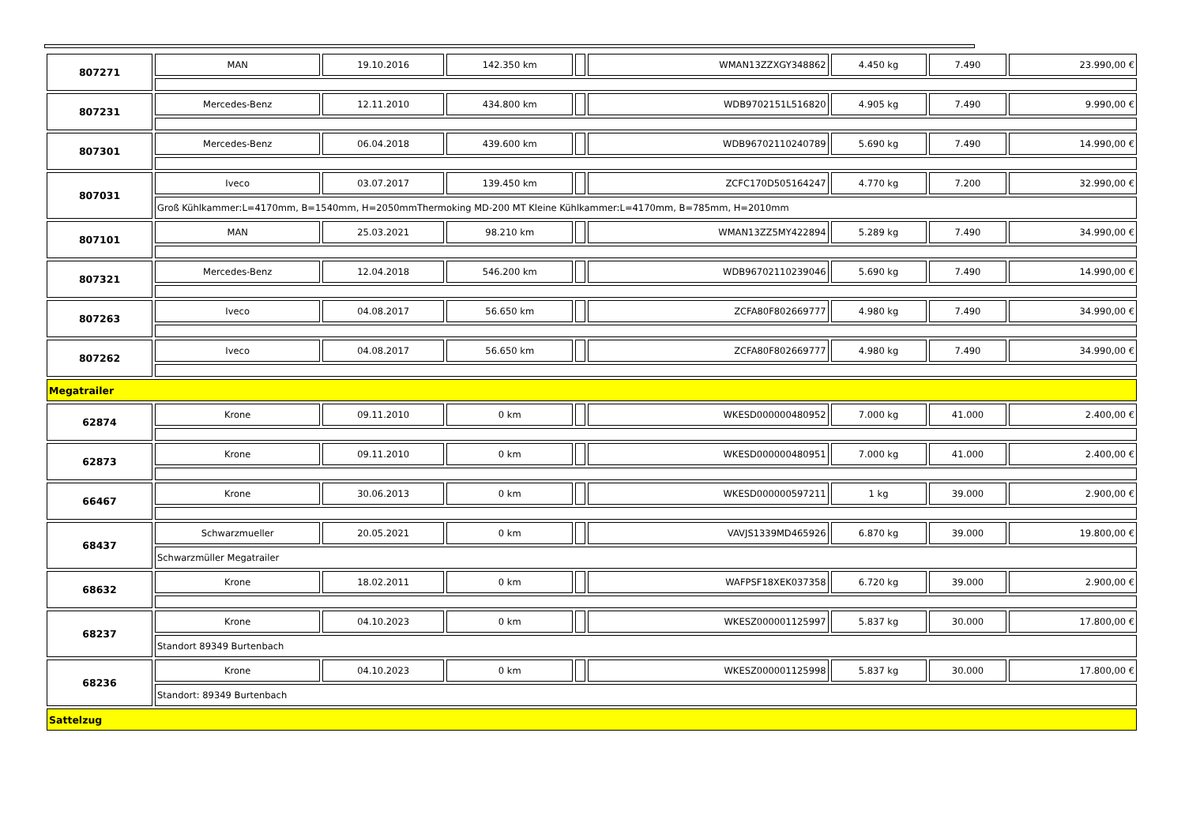| 807271 | MAN | 19.10.2016 | 142.350 km | | WMAN13ZZXGY348862 | 4.450 kg | 7.490 | 23.990,00 € |
| 807231 | Mercedes-Benz | 12.11.2010 | 434.800 km | | WDB9702151L516820 | 4.905 kg | 7.490 | 9.990,00 € |
| 807301 | Mercedes-Benz | 06.04.2018 | 439.600 km | | WDB96702110240789 | 5.690 kg | 7.490 | 14.990,00 € |
| 807031 | Iveco | 03.07.2017 | 139.450 km | | ZCFC170D505164247 | 4.770 kg | 7.200 | 32.990,00 € |
| | Groß Kühlkammer:L=4170mm, B=1540mm, H=2050mmThermoking MD-200 MT Kleine Kühlkammer:L=4170mm, B=785mm, H=2010mm | | | | | | | |
| 807101 | MAN | 25.03.2021 | 98.210 km | | WMAN13ZZ5MY422894 | 5.289 kg | 7.490 | 34.990,00 € |
| 807321 | Mercedes-Benz | 12.04.2018 | 546.200 km | | WDB96702110239046 | 5.690 kg | 7.490 | 14.990,00 € |
| 807263 | Iveco | 04.08.2017 | 56.650 km | | ZCFA80F802669777 | 4.980 kg | 7.490 | 34.990,00 € |
| 807262 | Iveco | 04.08.2017 | 56.650 km | | ZCFA80F802669777 | 4.980 kg | 7.490 | 34.990,00 € |
| Megatrailer | | | | | | | | |
| 62874 | Krone | 09.11.2010 | 0 km | | WKESD000000480952 | 7.000 kg | 41.000 | 2.400,00 € |
| 62873 | Krone | 09.11.2010 | 0 km | | WKESD000000480951 | 7.000 kg | 41.000 | 2.400,00 € |
| 66467 | Krone | 30.06.2013 | 0 km | | WKESD000000597211 | 1 kg | 39.000 | 2.900,00 € |
| 68437 | Schwarzmueller | 20.05.2021 | 0 km | | VAVJS1339MD465926 | 6.870 kg | 39.000 | 19.800,00 € |
| | Schwarzmüller Megatrailer | | | | | | | |
| 68632 | Krone | 18.02.2011 | 0 km | | WAFPSF18XEK037358 | 6.720 kg | 39.000 | 2.900,00 € |
| 68237 | Krone | 04.10.2023 | 0 km | | WKESZ000001125997 | 5.837 kg | 30.000 | 17.800,00 € |
| | Standort 89349 Burtenbach | | | | | | | |
| 68236 | Krone | 04.10.2023 | 0 km | | WKESZ000001125998 | 5.837 kg | 30.000 | 17.800,00 € |
| | Standort: 89349 Burtenbach | | | | | | | |
| Sattelzug | | | | | | | | |